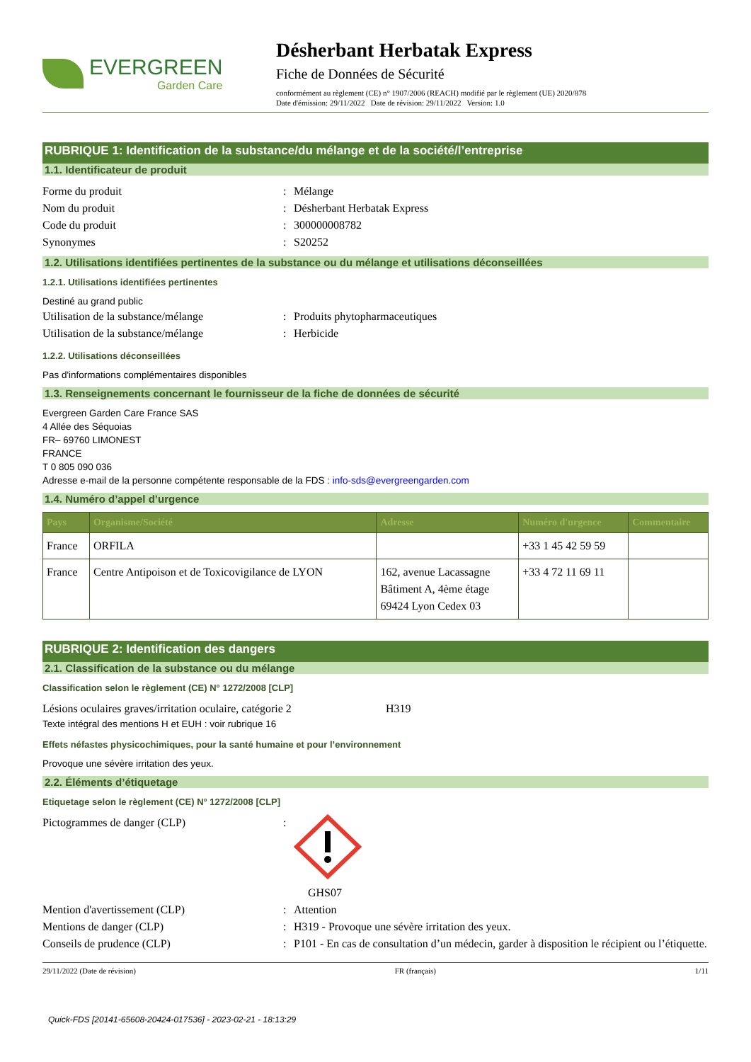EVERGREEN
Garden Care
Désherbant Herbatak Express
Fiche de Données de Sécurité
conformément au règlement (CE) n° 1907/2006 (REACH) modifié par le règlement (UE) 2020/878
Date d'émission: 29/11/2022 Date de révision: 29/11/2022 Version: 1.0
RUBRIQUE 1: Identification de la substance/du mélange et de la société/l’entreprise
1.1. Identificateur de produit
Forme du produit : Mélange
Nom du produit : Désherbant Herbatak Express
Code du produit : 300000008782
Synonymes : S20252
1.2. Utilisations identifiées pertinentes de la substance ou du mélange et utilisations déconseillées
1.2.1. Utilisations identifiées pertinentes
Destiné au grand public
Utilisation de la substance/mélange : Produits phytopharmaceutiques
Utilisation de la substance/mélange : Herbicide
1.2.2. Utilisations déconseillées
Pas d'informations complémentaires disponibles
1.3. Renseignements concernant le fournisseur de la fiche de données de sécurité
Evergreen Garden Care France SAS
4 Allée des Séquoias
FR– 69760 LIMONEST
FRANCE
T 0 805 090 036
Adresse e-mail de la personne compétente responsable de la FDS : info-sds@evergreengarden.com
1.4. Numéro d’appel d’urgence
| Pays | Organisme/Société | Adresse | Numéro d'urgence | Commentaire |
| --- | --- | --- | --- | --- |
| France | ORFILA | | +33 1 45 42 59 59 | |
| France | Centre Antipoison et de Toxicovigilance de LYON | 162, avenue Lacassagne Bâtiment A, 4ème étage 69424 Lyon Cedex 03 | +33 4 72 11 69 11 | |
RUBRIQUE 2: Identification des dangers
2.1. Classification de la substance ou du mélange
Classification selon le règlement (CE) N° 1272/2008 [CLP]
Lésions oculaires graves/irritation oculaire, catégorie 2
H319
Texte intégral des mentions H et EUH : voir rubrique 16
Effets néfastes physicochimiques, pour la santé humaine et pour l’environnement
Provoque une sévère irritation des yeux.
2.2. Éléments d’étiquetage
Etiquetage selon le règlement (CE) N° 1272/2008 [CLP]
Pictogrammes de danger (CLP) : GHS07
Mention d'avertissement (CLP) : Attention
Mentions de danger (CLP) : H319 - Provoque une sévère irritation des yeux.
Conseils de prudence (CLP) : P101 - En cas de consultation d’un médecin, garder à disposition le récipient ou l’étiquette.
29/11/2022 (Date de révision) FR (français) 1/11
Quick-FDS [20141-65608-20424-017536] - 2023-02-21 - 18:13:29